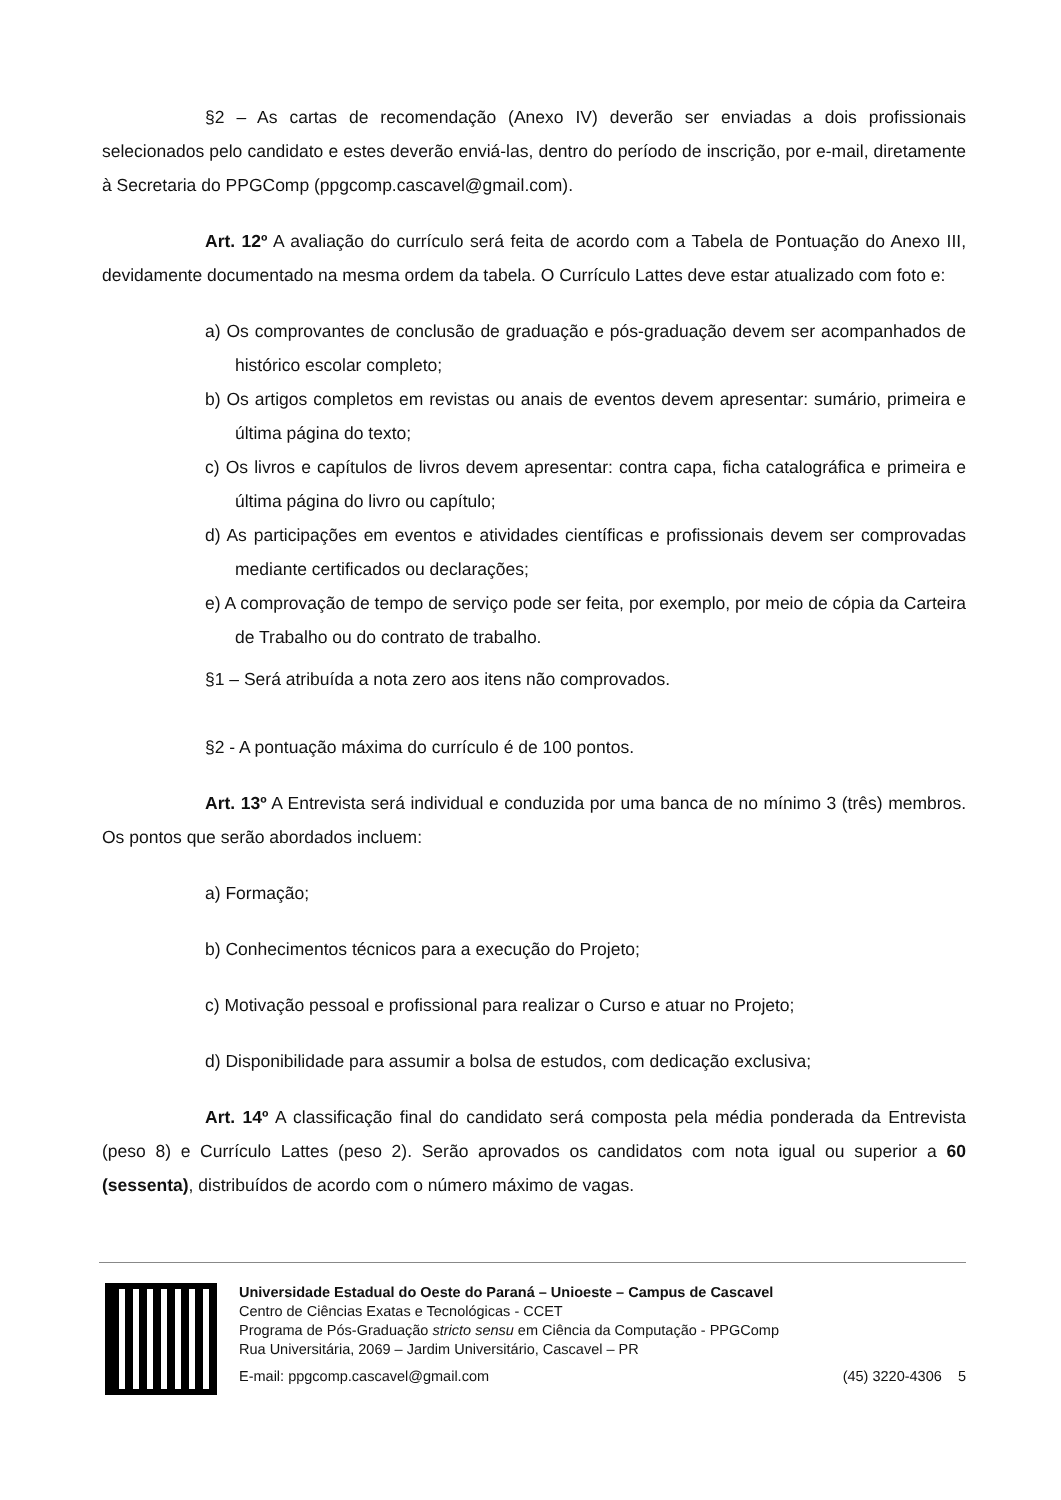§2 – As cartas de recomendação (Anexo IV) deverão ser enviadas a dois profissionais selecionados pelo candidato e estes deverão enviá-las, dentro do período de inscrição, por e-mail, diretamente à Secretaria do PPGComp (ppgcomp.cascavel@gmail.com).
Art. 12º A avaliação do currículo será feita de acordo com a Tabela de Pontuação do Anexo III, devidamente documentado na mesma ordem da tabela. O Currículo Lattes deve estar atualizado com foto e:
a) Os comprovantes de conclusão de graduação e pós-graduação devem ser acompanhados de histórico escolar completo;
b) Os artigos completos em revistas ou anais de eventos devem apresentar: sumário, primeira e última página do texto;
c) Os livros e capítulos de livros devem apresentar: contra capa, ficha catalográfica e primeira e última página do livro ou capítulo;
d) As participações em eventos e atividades científicas e profissionais devem ser comprovadas mediante certificados ou declarações;
e) A comprovação de tempo de serviço pode ser feita, por exemplo, por meio de cópia da Carteira de Trabalho ou do contrato de trabalho.
§1 – Será atribuída a nota zero aos itens não comprovados.
§2 - A pontuação máxima do currículo é de 100 pontos.
Art. 13º A Entrevista será individual e conduzida por uma banca de no mínimo 3 (três) membros. Os pontos que serão abordados incluem:
a) Formação;
b) Conhecimentos técnicos para a execução do Projeto;
c) Motivação pessoal e profissional para realizar o Curso e atuar no Projeto;
d) Disponibilidade para assumir a bolsa de estudos, com dedicação exclusiva;
Art. 14º A classificação final do candidato será composta pela média ponderada da Entrevista (peso 8) e Currículo Lattes (peso 2). Serão aprovados os candidatos com nota igual ou superior a 60 (sessenta), distribuídos de acordo com o número máximo de vagas.
Universidade Estadual do Oeste do Paraná – Unioeste – Campus de Cascavel
Centro de Ciências Exatas e Tecnológicas - CCET
Programa de Pós-Graduação stricto sensu em Ciência da Computação - PPGComp
Rua Universitária, 2069 – Jardim Universitário, Cascavel – PR
E-mail: ppgcomp.cascavel@gmail.com (45) 3220-4306 5